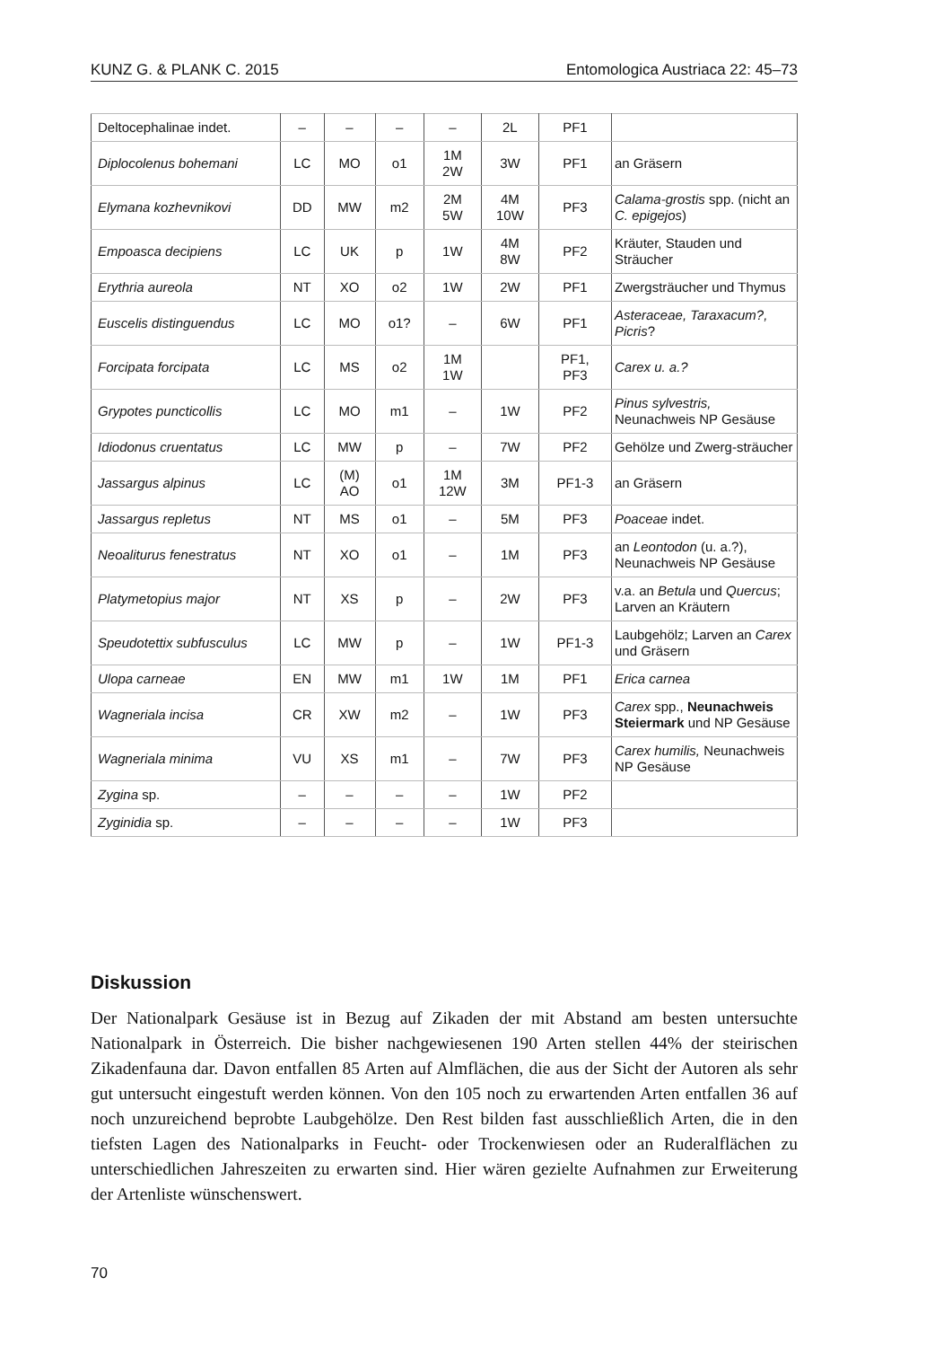KUNZ G. & PLANK C. 2015 Entomologica Austriaca 22: 45–73
| Deltocephalinae indet. | – | – | – | – | 2L | PF1 | |
| Diplocolenus bohemani | LC | MO | o1 | 1M 2W | 3W | PF1 | an Gräsern |
| Elymana kozhevnikovi | DD | MW | m2 | 2M 5W | 4M 10W | PF3 | Calama-grostis spp. (nicht an C. epigejos ) |
| Empoasca decipiens | LC | UK | p | 1W | 4M 8W | PF2 | Kräuter, Stauden und Sträucher |
| Erythria aureola | NT | XO | o2 | 1W | 2W | PF1 | Zwergsträucher und Thymus |
| Euscelis distinguendus | LC | MO | o1? | – | 6W | PF1 | Asteraceae, Taraxacum?, Picris ? |
| Forcipata forcipata | LC | MS | o2 | 1M 1W | | PF1, PF3 | Carex u. a.? |
| Grypotes puncticollis | LC | MO | m1 | – | 1W | PF2 | Pinus sylvestris, Neunachweis NP Gesäuse |
| Idiodonus cruentatus | LC | MW | p | – | 7W | PF2 | Gehölze und Zwerg-sträucher |
| Jassargus alpinus | LC | (M) AO | o1 | 1M 12W | 3M | PF1-3 | an Gräsern |
| Jassargus repletus | NT | MS | o1 | – | 5M | PF3 | Poaceae indet. |
| Neoaliturus fenestratus | NT | XO | o1 | – | 1M | PF3 | an Leontodon (u. a.?), Neunachweis NP Gesäuse |
| Platymetopius major | NT | XS | p | – | 2W | PF3 | v.a. an Betula und Quercus ; Larven an Kräutern |
| Speudotettix subfusculus | LC | MW | p | – | 1W | PF1-3 | Laubgehölz; Larven an Carex und Gräsern |
| Ulopa carneae | EN | MW | m1 | 1W | 1M | PF1 | Erica carnea |
| Wagneriala incisa | CR | XW | m2 | – | 1W | PF3 | Carex spp., Neunachweis Steiermark und NP Gesäuse |
| Wagneriala minima | VU | XS | m1 | – | 7W | PF3 | Carex humilis, Neunachweis NP Gesäuse |
| Zygina sp. | – | – | – | – | 1W | PF2 | |
| Zyginidia sp. | – | – | – | – | 1W | PF3 | |
Diskussion
Der Nationalpark Gesäuse ist in Bezug auf Zikaden der mit Abstand am besten untersuchte Nationalpark in Österreich. Die bisher nachgewiesenen 190 Arten stellen 44% der steirischen Zikadenfauna dar. Davon entfallen 85 Arten auf Almflächen, die aus der Sicht der Autoren als sehr gut untersucht eingestuft werden können. Von den 105 noch zu erwartenden Arten entfallen 36 auf noch unzureichend beprobte Laubgehölze. Den Rest bilden fast ausschließlich Arten, die in den tiefsten Lagen des Nationalparks in Feucht- oder Trockenwiesen oder an Ruderalflächen zu unterschiedlichen Jahreszeiten zu erwarten sind. Hier wären gezielte Aufnahmen zur Erweiterung der Artenliste wünschenswert.
70